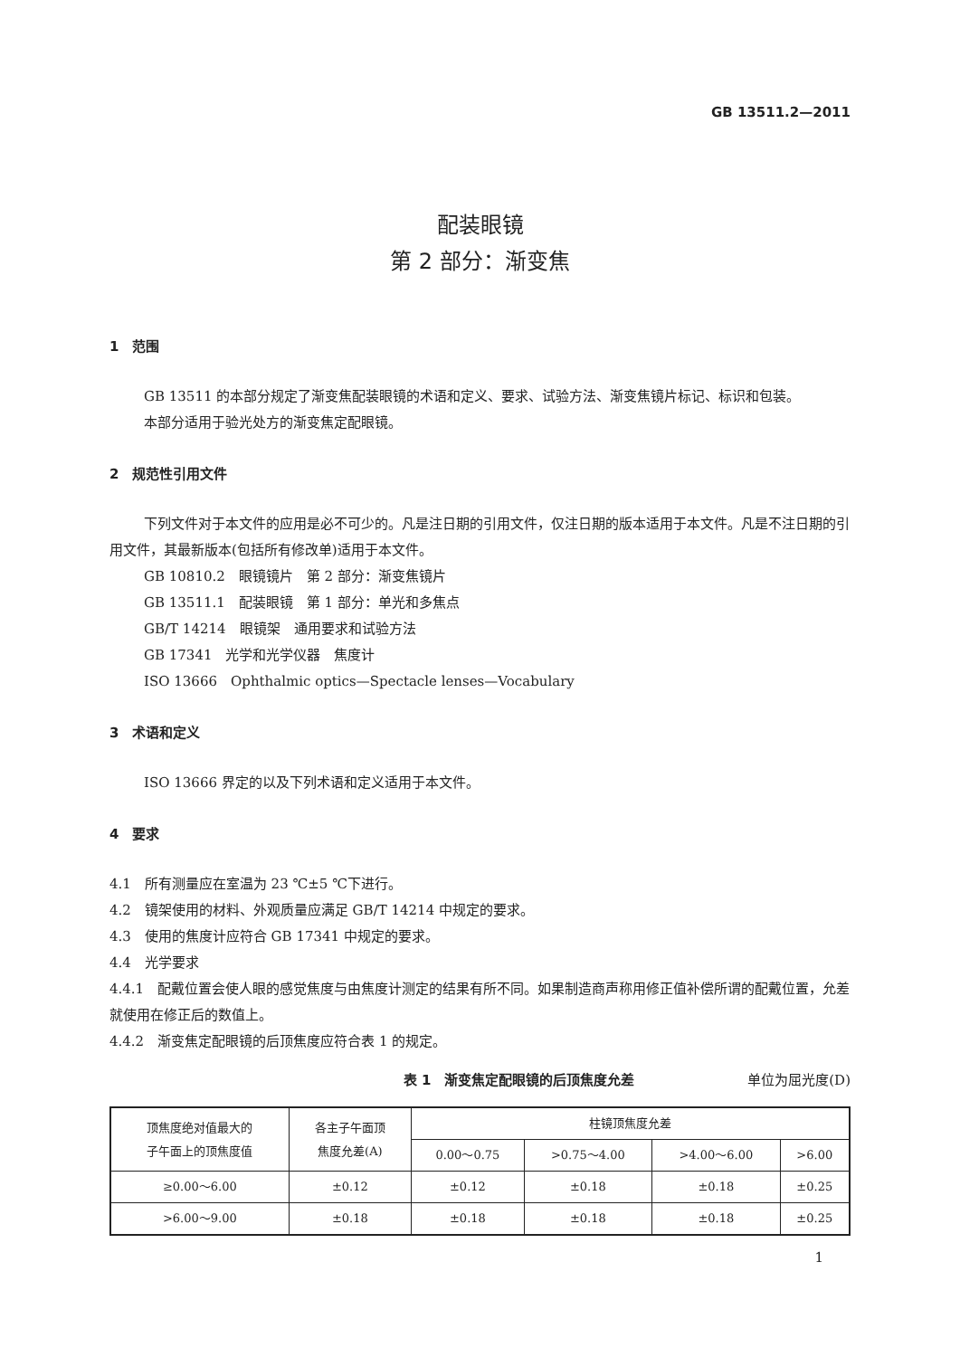GB 13511.2—2011
配装眼镜
第 2 部分：渐变焦
1　范围
GB 13511 的本部分规定了渐变焦配装眼镜的术语和定义、要求、试验方法、渐变焦镜片标记、标识和包装。
本部分适用于验光处方的渐变焦定配眼镜。
2　规范性引用文件
下列文件对于本文件的应用是必不可少的。凡是注日期的引用文件，仅注日期的版本适用于本文件。凡是不注日期的引用文件，其最新版本(包括所有修改单)适用于本文件。
GB 10810.2　眼镜镜片　第 2 部分：渐变焦镜片
GB 13511.1　配装眼镜　第 1 部分：单光和多焦点
GB/T 14214　眼镜架　通用要求和试验方法
GB 17341　光学和光学仪器　焦度计
ISO 13666　Ophthalmic optics—Spectacle lenses—Vocabulary
3　术语和定义
ISO 13666 界定的以及下列术语和定义适用于本文件。
4　要求
4.1　所有测量应在室温为 23 ℃±5 ℃下进行。
4.2　镜架使用的材料、外观质量应满足 GB/T 14214 中规定的要求。
4.3　使用的焦度计应符合 GB 17341 中规定的要求。
4.4　光学要求
4.4.1　配戴位置会使人眼的感觉焦度与由焦度计测定的结果有所不同。如果制造商声称用修正值补偿所谓的配戴位置，允差就使用在修正后的数值上。
4.4.2　渐变焦定配眼镜的后顶焦度应符合表 1 的规定。
表 1　渐变焦定配眼镜的后顶焦度允差 单位为屈光度(D)
| 顶焦度绝对值最大的 子午面上的顶焦度值 | 各主子午面顶 焦度允差(A) | 柱镜顶焦度允差 | | | |
| --- | --- | --- | --- | --- | --- |
| | | 0.00～0.75 | >0.75～4.00 | >4.00～6.00 | >6.00 |
| ≥0.00～6.00 | ±0.12 | ±0.12 | ±0.18 | ±0.18 | ±0.25 |
| >6.00～9.00 | ±0.18 | ±0.18 | ±0.18 | ±0.18 | ±0.25 |
1